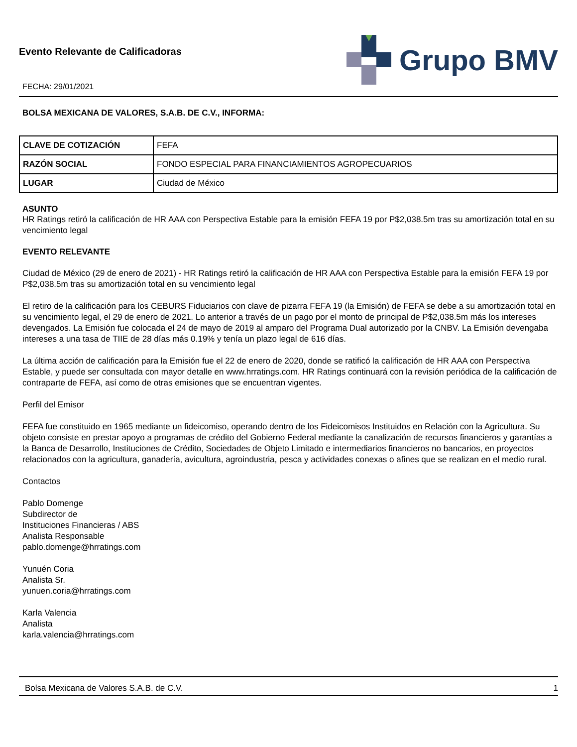Evento Relevante de Calificadoras
FECHA: 29/01/2021
Grupo BMV
BOLSA MEXICANA DE VALORES, S.A.B. DE C.V., INFORMA:
| CLAVE DE COTIZACIÓN | FEFA |
| RAZÓN SOCIAL | FONDO ESPECIAL PARA FINANCIAMIENTOS AGROPECUARIOS |
| LUGAR | Ciudad de México |
ASUNTO
HR Ratings retiró la calificación de HR AAA con Perspectiva Estable para la emisión FEFA 19 por P$2,038.5m tras su amortización total en su vencimiento legal
EVENTO RELEVANTE
Ciudad de México (29 de enero de 2021) - HR Ratings retiró la calificación de HR AAA con Perspectiva Estable para la emisión FEFA 19 por P$2,038.5m tras su amortización total en su vencimiento legal
El retiro de la calificación para los CEBURS Fiduciarios con clave de pizarra FEFA 19 (la Emisión) de FEFA se debe a su amortización total en su vencimiento legal, el 29 de enero de 2021. Lo anterior a través de un pago por el monto de principal de P$2,038.5m más los intereses devengados. La Emisión fue colocada el 24 de mayo de 2019 al amparo del Programa Dual autorizado por la CNBV. La Emisión devengaba intereses a una tasa de TIIE de 28 días más 0.19% y tenía un plazo legal de 616 días.
La última acción de calificación para la Emisión fue el 22 de enero de 2020, donde se ratificó la calificación de HR AAA con Perspectiva Estable, y puede ser consultada con mayor detalle en www.hrratings.com. HR Ratings continuará con la revisión periódica de la calificación de contraparte de FEFA, así como de otras emisiones que se encuentran vigentes.
Perfil del Emisor
FEFA fue constituido en 1965 mediante un fideicomiso, operando dentro de los Fideicomisos Instituidos en Relación con la Agricultura. Su objeto consiste en prestar apoyo a programas de crédito del Gobierno Federal mediante la canalización de recursos financieros y garantías a la Banca de Desarrollo, Instituciones de Crédito, Sociedades de Objeto Limitado e intermediarios financieros no bancarios, en proyectos relacionados con la agricultura, ganadería, avicultura, agroindustria, pesca y actividades conexas o afines que se realizan en el medio rural.
Contactos
Pablo Domenge
Subdirector de
Instituciones Financieras / ABS
Analista Responsable
pablo.domenge@hrratings.com
Yunuén Coria
Analista Sr.
yunuen.coria@hrratings.com
Karla Valencia
Analista
karla.valencia@hrratings.com
Bolsa Mexicana de Valores S.A.B. de C.V. 1